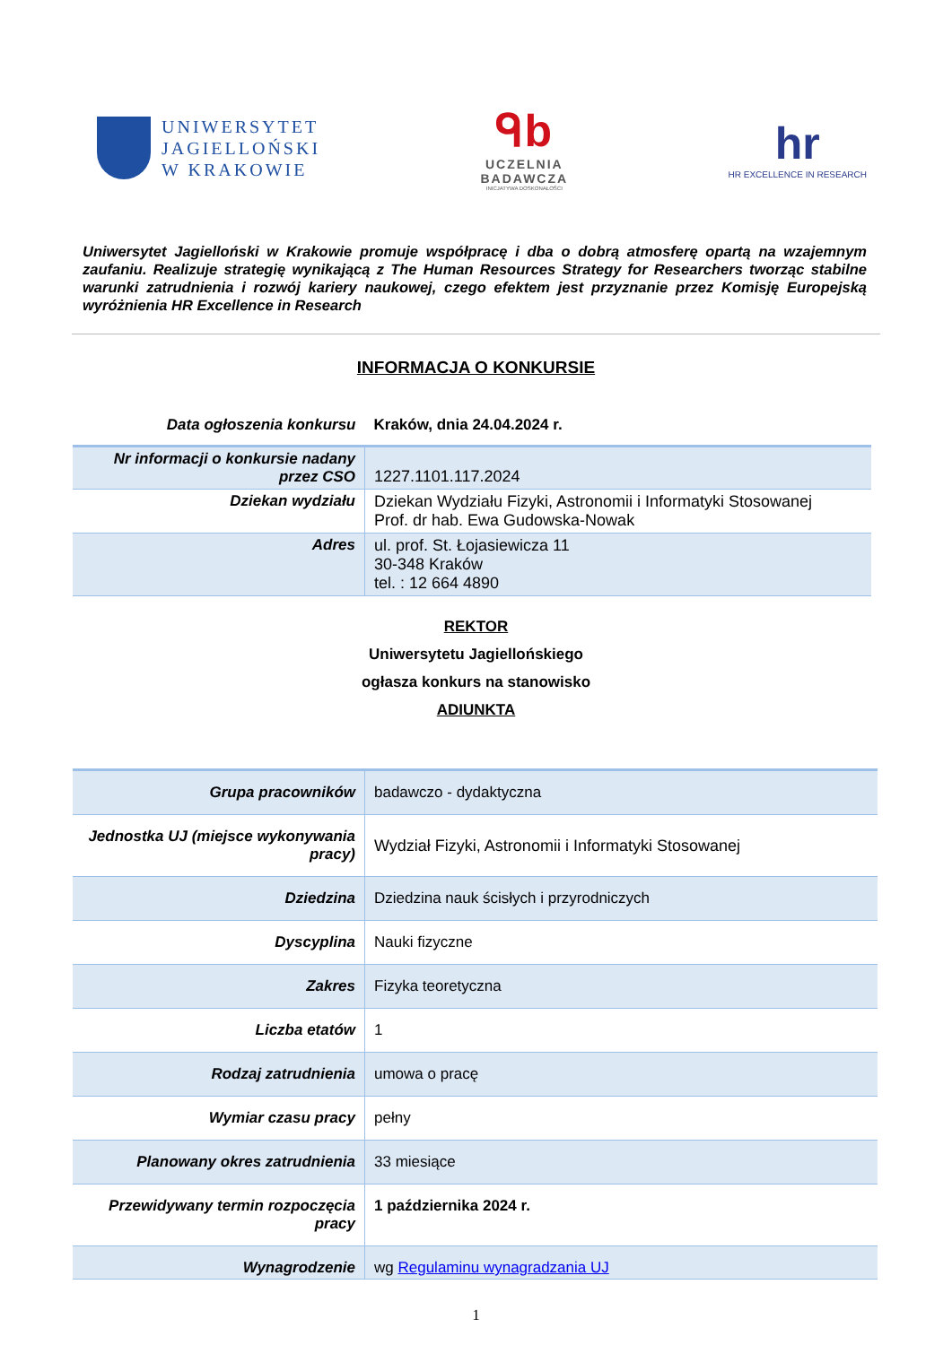UNIWERSYTET
JAGIELLOŃSKI
W KRAKOWIE
ᑫb
UCZELNIA
BADAWCZA
INICJATYWA DOSKONAŁOŚCI
hr
HR EXCELLENCE IN RESEARCH
Uniwersytet Jagielloński w Krakowie promuje współpracę i dba o dobrą atmosferę opartą na wzajemnym zaufaniu. Realizuje strategię wynikającą z The Human Resources Strategy for Researchers tworząc stabilne warunki zatrudnienia i rozwój kariery naukowej, czego efektem jest przyznanie przez Komisję Europejską wyróżnienia HR Excellence in Research
INFORMACJA O KONKURSIE
| Data ogłoszenia konkursu | Kraków, dnia 24.04.2024 r. |
| Nr informacji o konkursie nadany przez CSO | 1227.1101.117.2024 |
| Dziekan wydziału | Dziekan Wydziału Fizyki, Astronomii i Informatyki Stosowanej Prof. dr hab. Ewa Gudowska-Nowak |
| Adres | ul. prof. St. Łojasiewicza 11 30-348 Kraków tel. : 12 664 4890 |
REKTOR
Uniwersytetu Jagiellońskiego
ogłasza konkurs na stanowisko
ADIUNKTA
| Grupa pracowników | badawczo - dydaktyczna |
| Jednostka UJ (miejsce wykonywania pracy) | Wydział Fizyki, Astronomii i Informatyki Stosowanej |
| Dziedzina | Dziedzina nauk ścisłych i przyrodniczych |
| Dyscyplina | Nauki fizyczne |
| Zakres | Fizyka teoretyczna |
| Liczba etatów | 1 |
| Rodzaj zatrudnienia | umowa o pracę |
| Wymiar czasu pracy | pełny |
| Planowany okres zatrudnienia | 33 miesiące |
| Przewidywany termin rozpoczęcia pracy | 1 października 2024 r. |
| Wynagrodzenie | wg Regulaminu wynagradzania UJ |
1